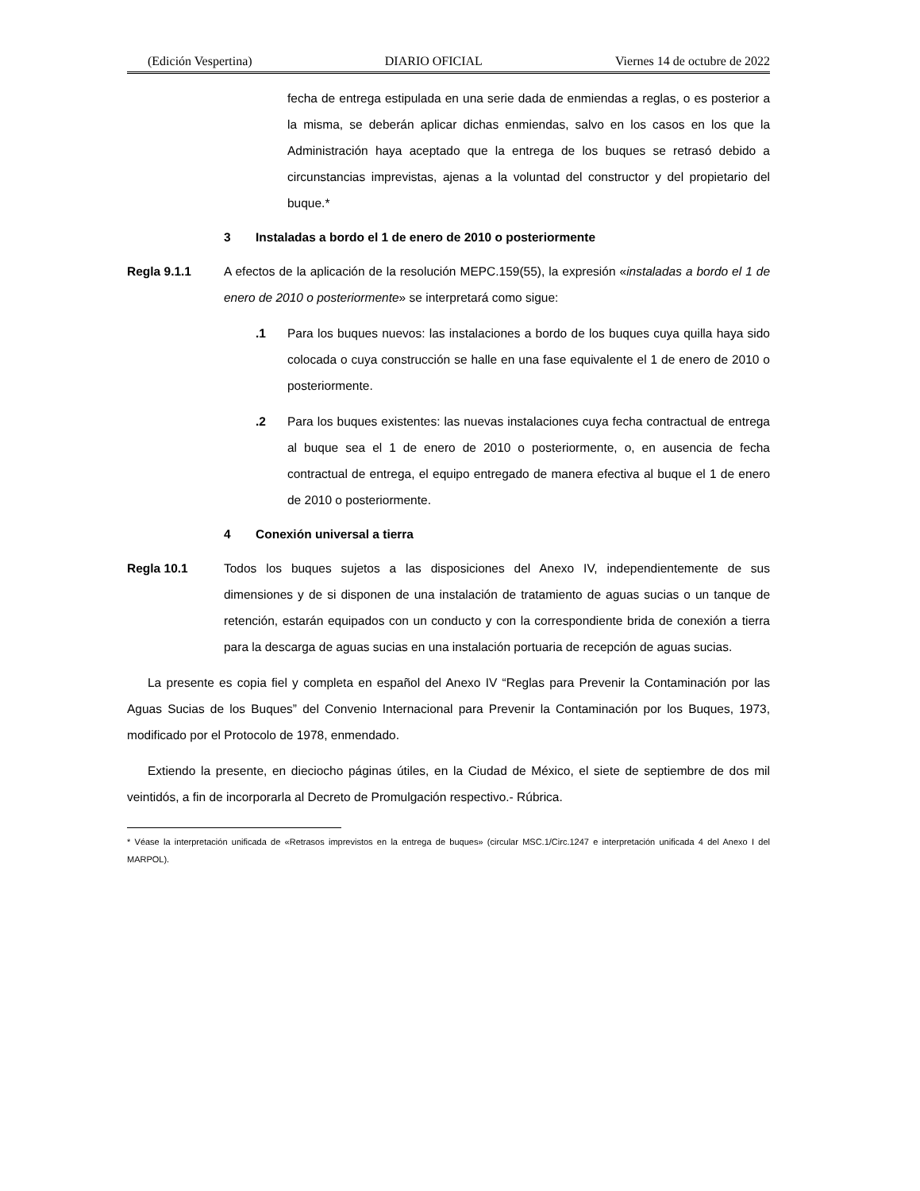(Edición Vespertina) DIARIO OFICIAL Viernes 14 de octubre de 2022
fecha de entrega estipulada en una serie dada de enmiendas a reglas, o es posterior a la misma, se deberán aplicar dichas enmiendas, salvo en los casos en los que la Administración haya aceptado que la entrega de los buques se retrasó debido a circunstancias imprevistas, ajenas a la voluntad del constructor y del propietario del buque.*
3 Instaladas a bordo el 1 de enero de 2010 o posteriormente
Regla 9.1.1 A efectos de la aplicación de la resolución MEPC.159(55), la expresión «instaladas a bordo el 1 de enero de 2010 o posteriormente» se interpretará como sigue:
.1 Para los buques nuevos: las instalaciones a bordo de los buques cuya quilla haya sido colocada o cuya construcción se halle en una fase equivalente el 1 de enero de 2010 o posteriormente.
.2 Para los buques existentes: las nuevas instalaciones cuya fecha contractual de entrega al buque sea el 1 de enero de 2010 o posteriormente, o, en ausencia de fecha contractual de entrega, el equipo entregado de manera efectiva al buque el 1 de enero de 2010 o posteriormente.
4 Conexión universal a tierra
Regla 10.1 Todos los buques sujetos a las disposiciones del Anexo IV, independientemente de sus dimensiones y de si disponen de una instalación de tratamiento de aguas sucias o un tanque de retención, estarán equipados con un conducto y con la correspondiente brida de conexión a tierra para la descarga de aguas sucias en una instalación portuaria de recepción de aguas sucias.
La presente es copia fiel y completa en español del Anexo IV “Reglas para Prevenir la Contaminación por las Aguas Sucias de los Buques” del Convenio Internacional para Prevenir la Contaminación por los Buques, 1973, modificado por el Protocolo de 1978, enmendado.
Extiendo la presente, en dieciocho páginas útiles, en la Ciudad de México, el siete de septiembre de dos mil veintidós, a fin de incorporarla al Decreto de Promulgación respectivo.- Rúbrica.
* Véase la interpretación unificada de «Retrasos imprevistos en la entrega de buques» (circular MSC.1/Circ.1247 e interpretación unificada 4 del Anexo I del MARPOL).